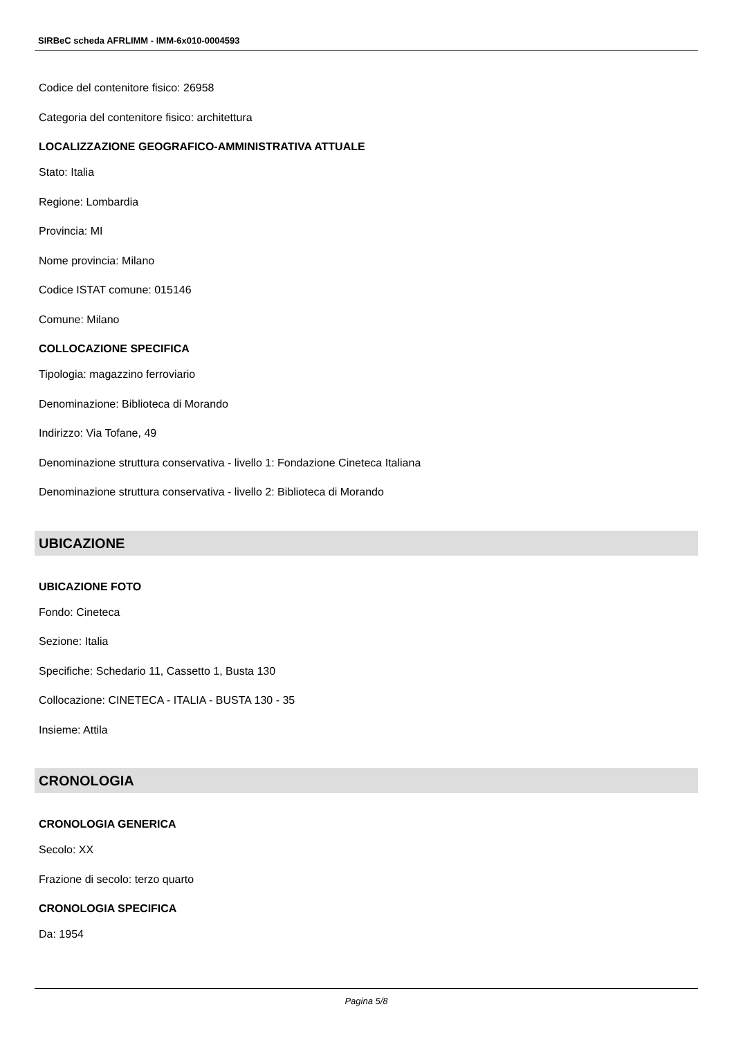SIRBeC scheda AFRLIMM - IMM-6x010-0004593
Codice del contenitore fisico: 26958
Categoria del contenitore fisico: architettura
LOCALIZZAZIONE GEOGRAFICO-AMMINISTRATIVA ATTUALE
Stato: Italia
Regione: Lombardia
Provincia: MI
Nome provincia: Milano
Codice ISTAT comune: 015146
Comune: Milano
COLLOCAZIONE SPECIFICA
Tipologia: magazzino ferroviario
Denominazione: Biblioteca di Morando
Indirizzo: Via Tofane, 49
Denominazione struttura conservativa - livello 1: Fondazione Cineteca Italiana
Denominazione struttura conservativa - livello 2: Biblioteca di Morando
UBICAZIONE
UBICAZIONE FOTO
Fondo: Cineteca
Sezione: Italia
Specifiche: Schedario 11, Cassetto 1, Busta 130
Collocazione: CINETECA - ITALIA - BUSTA 130 - 35
Insieme: Attila
CRONOLOGIA
CRONOLOGIA GENERICA
Secolo: XX
Frazione di secolo: terzo quarto
CRONOLOGIA SPECIFICA
Da: 1954
Pagina 5/8